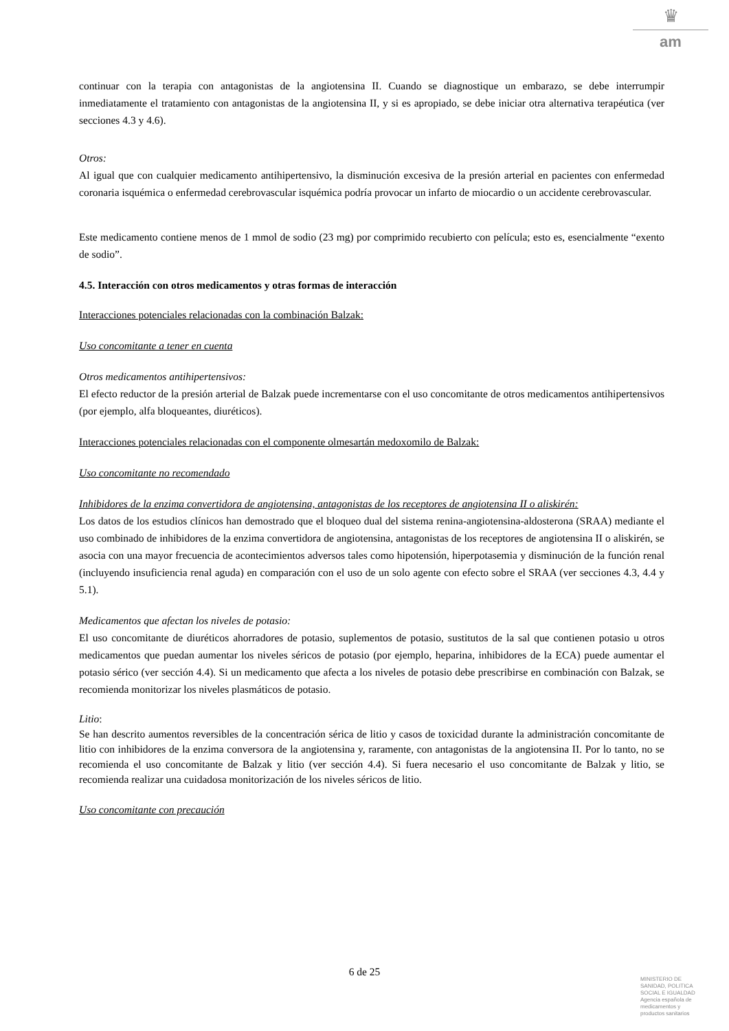♛
am
continuar con la terapia con antagonistas de la angiotensina II. Cuando se diagnostique un embarazo, se debe interrumpir inmediatamente el tratamiento con antagonistas de la angiotensina II, y si es apropiado, se debe iniciar otra alternativa terapéutica (ver secciones 4.3 y 4.6).
Otros:
Al igual que con cualquier medicamento antihipertensivo, la disminución excesiva de la presión arterial en pacientes con enfermedad coronaria isquémica o enfermedad cerebrovascular isquémica podría provocar un infarto de miocardio o un accidente cerebrovascular.
Este medicamento contiene menos de 1 mmol de sodio (23 mg) por comprimido recubierto con película; esto es, esencialmente “exento de sodio”.
4.5. Interacción con otros medicamentos y otras formas de interacción
Interacciones potenciales relacionadas con la combinación Balzak:
Uso concomitante a tener en cuenta
Otros medicamentos antihipertensivos:
El efecto reductor de la presión arterial de Balzak puede incrementarse con el uso concomitante de otros medicamentos antihipertensivos (por ejemplo, alfa bloqueantes, diuréticos).
Interacciones potenciales relacionadas con el componente olmesartán medoxomilo de Balzak:
Uso concomitante no recomendado
Inhibidores de la enzima convertidora de angiotensina, antagonistas de los receptores de angiotensina II o aliskirén:
Los datos de los estudios clínicos han demostrado que el bloqueo dual del sistema renina-angiotensina-aldosterona (SRAA) mediante el uso combinado de inhibidores de la enzima convertidora de angiotensina, antagonistas de los receptores de angiotensina II o aliskirén, se asocia con una mayor frecuencia de acontecimientos adversos tales como hipotensión, hiperpotasemia y disminución de la función renal (incluyendo insuficiencia renal aguda) en comparación con el uso de un solo agente con efecto sobre el SRAA (ver secciones 4.3, 4.4 y 5.1).
Medicamentos que afectan los niveles de potasio:
El uso concomitante de diuréticos ahorradores de potasio, suplementos de potasio, sustitutos de la sal que contienen potasio u otros medicamentos que puedan aumentar los niveles séricos de potasio (por ejemplo, heparina, inhibidores de la ECA) puede aumentar el potasio sérico (ver sección 4.4). Si un medicamento que afecta a los niveles de potasio debe prescribirse en combinación con Balzak, se recomienda monitorizar los niveles plasmáticos de potasio.
Litio:
Se han descrito aumentos reversibles de la concentración sérica de litio y casos de toxicidad durante la administración concomitante de litio con inhibidores de la enzima conversora de la angiotensina y, raramente, con antagonistas de la angiotensina II. Por lo tanto, no se recomienda el uso concomitante de Balzak y litio (ver sección 4.4). Si fuera necesario el uso concomitante de Balzak y litio, se recomienda realizar una cuidadosa monitorización de los niveles séricos de litio.
Uso concomitante con precaución
6 de 25
MINISTERIO DE
SANIDAD, POLITICA
SOCIAL E IGUALDAD
Agencia española de
medicamentos y
productos sanitarios